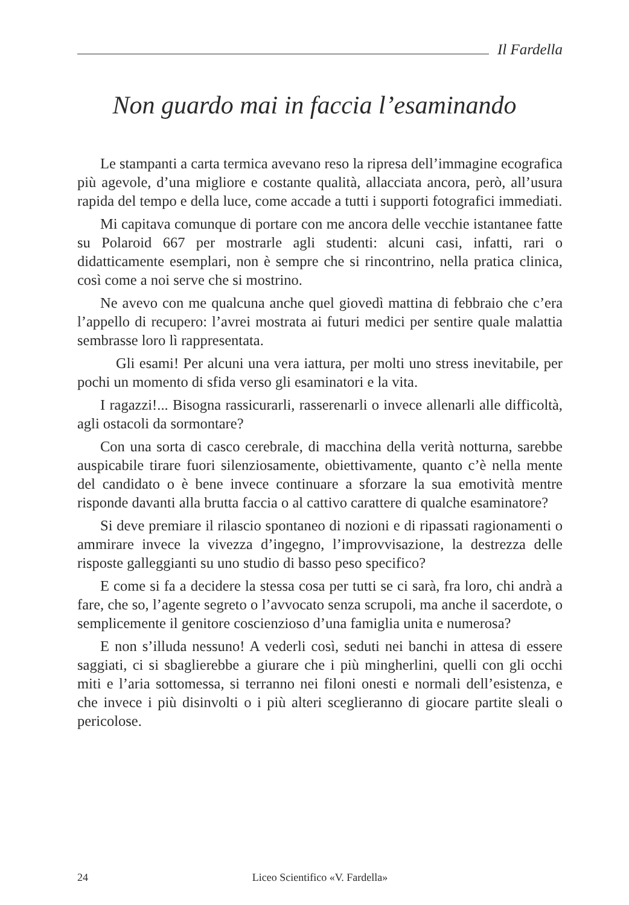Il Fardella
Non guardo mai in faccia l’esaminando
Le stampanti a carta termica avevano reso la ripresa dell’immagine ecografica più agevole, d’una migliore e costante qualità, allacciata ancora, però, all’usura rapida del tempo e della luce, come accade a tutti i supporti fotografici immediati.
Mi capitava comunque di portare con me ancora delle vecchie istantanee fatte su Polaroid 667 per mostrarle agli studenti: alcuni casi, infatti, rari o didatticamente esemplari, non è sempre che si rincontrino, nella pratica clinica, così come a noi serve che si mostrino.
Ne avevo con me qualcuna anche quel giovedì mattina di febbraio che c’era l’appello di recupero: l’avrei mostrata ai futuri medici per sentire quale malattia sembrasse loro lì rappresentata.
Gli esami! Per alcuni una vera iattura, per molti uno stress inevitabile, per pochi un momento di sfida verso gli esaminatori e la vita.
I ragazzi!... Bisogna rassicurarli, rasserenarli o invece allenarli alle difficoltà, agli ostacoli da sormontare?
Con una sorta di casco cerebrale, di macchina della verità notturna, sarebbe auspicabile tirare fuori silenziosamente, obiettivamente, quanto c’è nella mente del candidato o è bene invece continuare a sforzare la sua emotività mentre risponde davanti alla brutta faccia o al cattivo carattere di qualche esaminatore?
Si deve premiare il rilascio spontaneo di nozioni e di ripassati ragionamenti o ammirare invece la vivezza d’ingegno, l’improvvisazione, la destrezza delle risposte galleggianti su uno studio di basso peso specifico?
E come si fa a decidere la stessa cosa per tutti se ci sarà, fra loro, chi andrà a fare, che so, l’agente segreto o l’avvocato senza scrupoli, ma anche il sacerdote, o semplicemente il genitore coscienzioso d’una famiglia unita e numerosa?
E non s’illuda nessuno! A vederli così, seduti nei banchi in attesa di essere saggiati, ci si sbaglierebbe a giurare che i più mingherlini, quelli con gli occhi miti e l’aria sottomessa, si terranno nei filoni onesti e normali dell’esistenza, e che invece i più disinvolti o i più alteri sceglieranno di giocare partite sleali o pericolose.
24 Liceo Scientifico «V. Fardella»